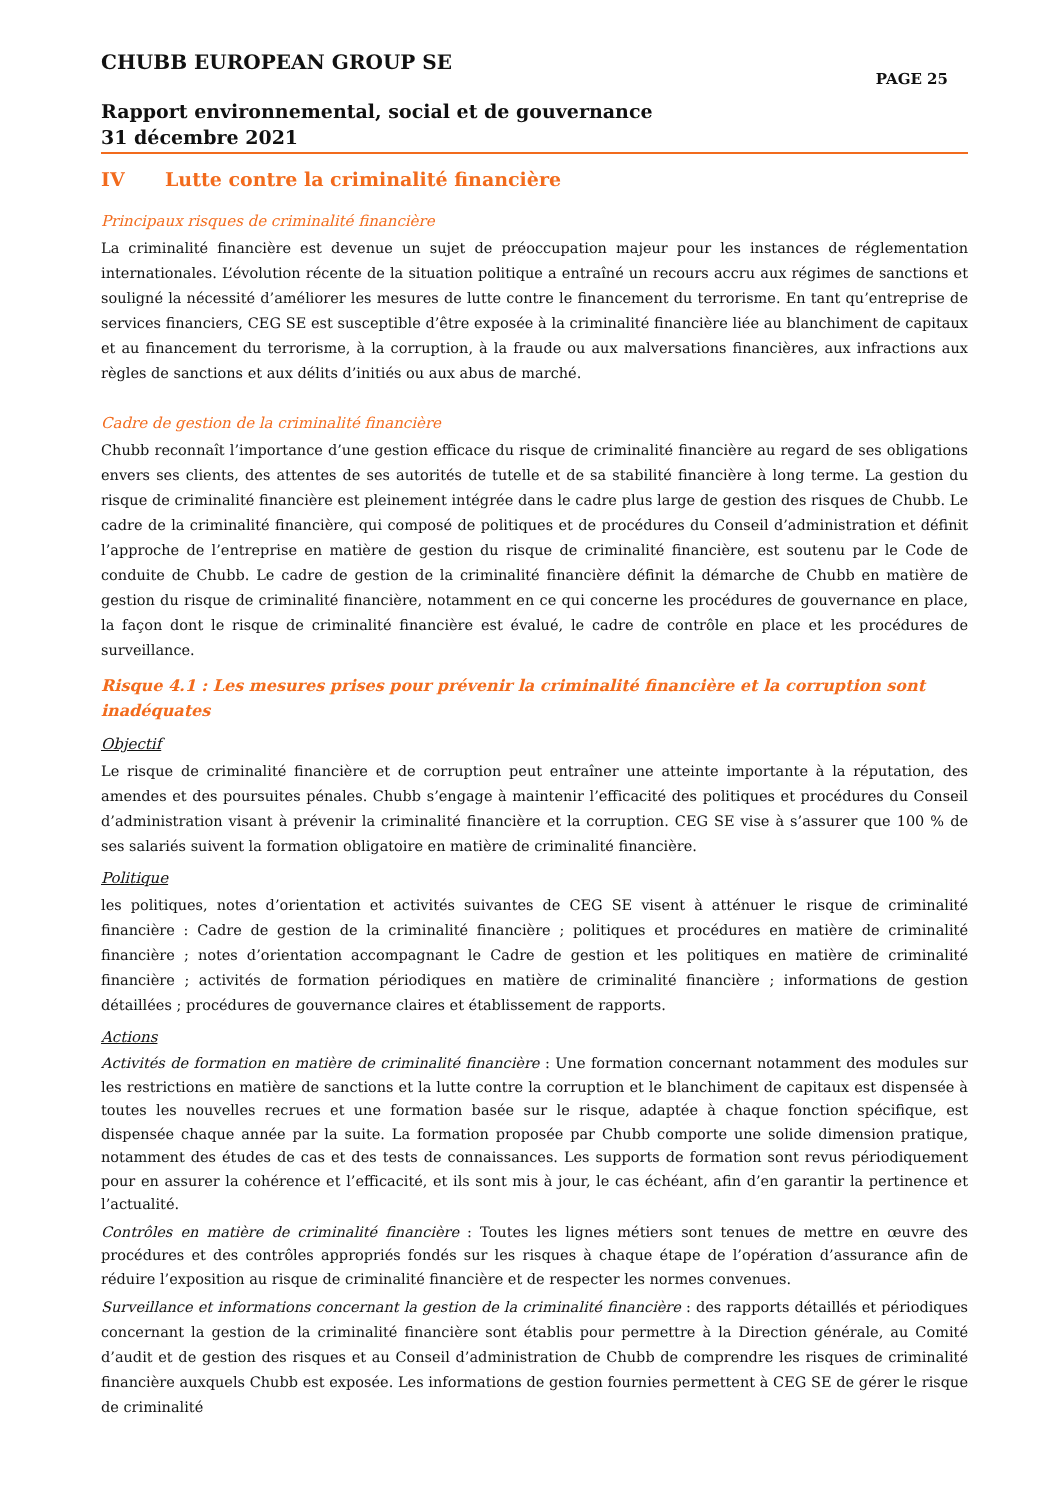CHUBB EUROPEAN GROUP SE
PAGE 25
Rapport environnemental, social et de gouvernance
31 décembre 2021
IV Lutte contre la criminalité financière
Principaux risques de criminalité financière
La criminalité financière est devenue un sujet de préoccupation majeur pour les instances de réglementation internationales. L’évolution récente de la situation politique a entraîné un recours accru aux régimes de sanctions et souligné la nécessité d’améliorer les mesures de lutte contre le financement du terrorisme. En tant qu’entreprise de services financiers, CEG SE est susceptible d’être exposée à la criminalité financière liée au blanchiment de capitaux et au financement du terrorisme, à la corruption, à la fraude ou aux malversations financières, aux infractions aux règles de sanctions et aux délits d’initiés ou aux abus de marché.
Cadre de gestion de la criminalité financière
Chubb reconnaît l’importance d’une gestion efficace du risque de criminalité financière au regard de ses obligations envers ses clients, des attentes de ses autorités de tutelle et de sa stabilité financière à long terme. La gestion du risque de criminalité financière est pleinement intégrée dans le cadre plus large de gestion des risques de Chubb. Le cadre de la criminalité financière, qui composé de politiques et de procédures du Conseil d’administration et définit l’approche de l’entreprise en matière de gestion du risque de criminalité financière, est soutenu par le Code de conduite de Chubb. Le cadre de gestion de la criminalité financière définit la démarche de Chubb en matière de gestion du risque de criminalité financière, notamment en ce qui concerne les procédures de gouvernance en place, la façon dont le risque de criminalité financière est évalué, le cadre de contrôle en place et les procédures de surveillance.
Risque 4.1 : Les mesures prises pour prévenir la criminalité financière et la corruption sont
inadéquates
Objectif
Le risque de criminalité financière et de corruption peut entraîner une atteinte importante à la réputation, des amendes et des poursuites pénales. Chubb s’engage à maintenir l’efficacité des politiques et procédures du Conseil d’administration visant à prévenir la criminalité financière et la corruption. CEG SE vise à s’assurer que 100 % de ses salariés suivent la formation obligatoire en matière de criminalité financière.
Politique
les politiques, notes d’orientation et activités suivantes de CEG SE visent à atténuer le risque de criminalité financière : Cadre de gestion de la criminalité financière ; politiques et procédures en matière de criminalité financière ; notes d’orientation accompagnant le Cadre de gestion et les politiques en matière de criminalité financière ; activités de formation périodiques en matière de criminalité financière ; informations de gestion détaillées ; procédures de gouvernance claires et établissement de rapports.
Actions
Activités de formation en matière de criminalité financière : Une formation concernant notamment des modules sur les restrictions en matière de sanctions et la lutte contre la corruption et le blanchiment de capitaux est dispensée à toutes les nouvelles recrues et une formation basée sur le risque, adaptée à chaque fonction spécifique, est dispensée chaque année par la suite. La formation proposée par Chubb comporte une solide dimension pratique, notamment des études de cas et des tests de connaissances. Les supports de formation sont revus périodiquement pour en assurer la cohérence et l’efficacité, et ils sont mis à jour, le cas échéant, afin d’en garantir la pertinence et l’actualité.
Contrôles en matière de criminalité financière : Toutes les lignes métiers sont tenues de mettre en œuvre des procédures et des contrôles appropriés fondés sur les risques à chaque étape de l’opération d’assurance afin de réduire l’exposition au risque de criminalité financière et de respecter les normes convenues.
Surveillance et informations concernant la gestion de la criminalité financière : des rapports détaillés et périodiques concernant la gestion de la criminalité financière sont établis pour permettre à la Direction générale, au Comité d’audit et de gestion des risques et au Conseil d’administration de Chubb de comprendre les risques de criminalité financière auxquels Chubb est exposée. Les informations de gestion fournies permettent à CEG SE de gérer le risque de criminalité